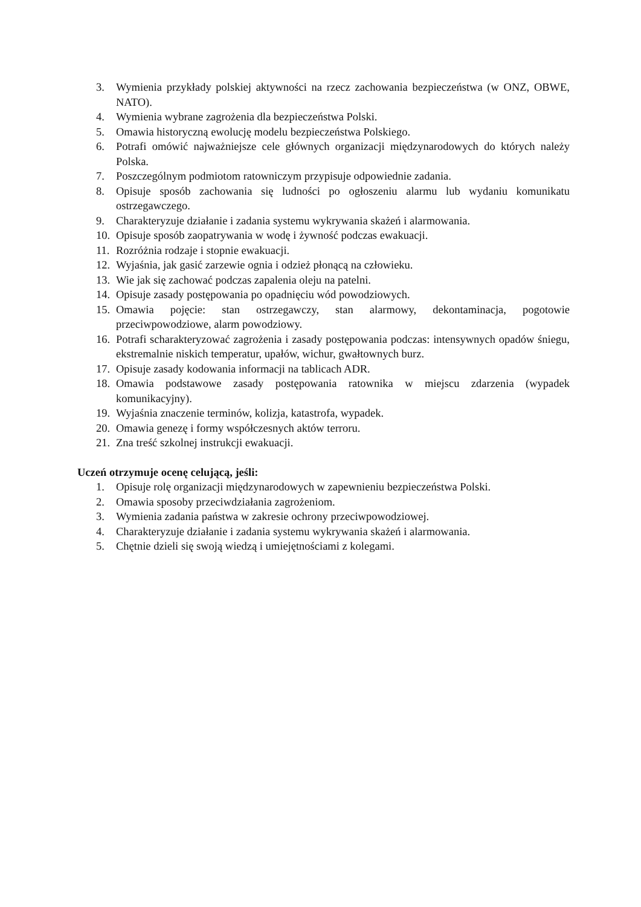3. Wymienia przykłady polskiej aktywności na rzecz zachowania bezpieczeństwa (w ONZ, OBWE, NATO).
4. Wymienia wybrane zagrożenia dla bezpieczeństwa Polski.
5. Omawia historyczną ewolucję modelu bezpieczeństwa Polskiego.
6. Potrafi omówić najważniejsze cele głównych organizacji międzynarodowych do których należy Polska.
7. Poszczególnym podmiotom ratowniczym przypisuje odpowiednie zadania.
8. Opisuje sposób zachowania się ludności po ogłoszeniu alarmu lub wydaniu komunikatu ostrzegawczego.
9. Charakteryzuje działanie i zadania systemu wykrywania skażeń i alarmowania.
10. Opisuje sposób zaopatrywania w wodę i żywność podczas ewakuacji.
11. Rozróżnia rodzaje i stopnie ewakuacji.
12. Wyjaśnia, jak gasić zarzewie ognia i odzież płonącą na człowieku.
13. Wie jak się zachować podczas zapalenia oleju na patelni.
14. Opisuje zasady postępowania po opadnięciu wód powodziowych.
15. Omawia pojęcie: stan ostrzegawczy, stan alarmowy, dekontaminacja, pogotowie przeciwpowodziowe, alarm powodziowy.
16. Potrafi scharakteryzować zagrożenia i zasady postępowania podczas: intensywnych opadów śniegu, ekstremalnie niskich temperatur, upałów, wichur, gwałtownych burz.
17. Opisuje zasady kodowania informacji na tablicach ADR.
18. Omawia podstawowe zasady postępowania ratownika w miejscu zdarzenia (wypadek komunikacyjny).
19. Wyjaśnia znaczenie terminów, kolizja, katastrofa, wypadek.
20. Omawia genezę i formy współczesnych aktów terroru.
21. Zna treść szkolnej instrukcji ewakuacji.
Uczeń otrzymuje ocenę celującą, jeśli:
1. Opisuje rolę organizacji międzynarodowych w zapewnieniu bezpieczeństwa Polski.
2. Omawia sposoby przeciwdziałania zagrożeniom.
3. Wymienia zadania państwa w zakresie ochrony przeciwpowodziowej.
4. Charakteryzuje działanie i zadania systemu wykrywania skażeń i alarmowania.
5. Chętnie dzieli się swoją wiedzą i umiejętnościami z kolegami.